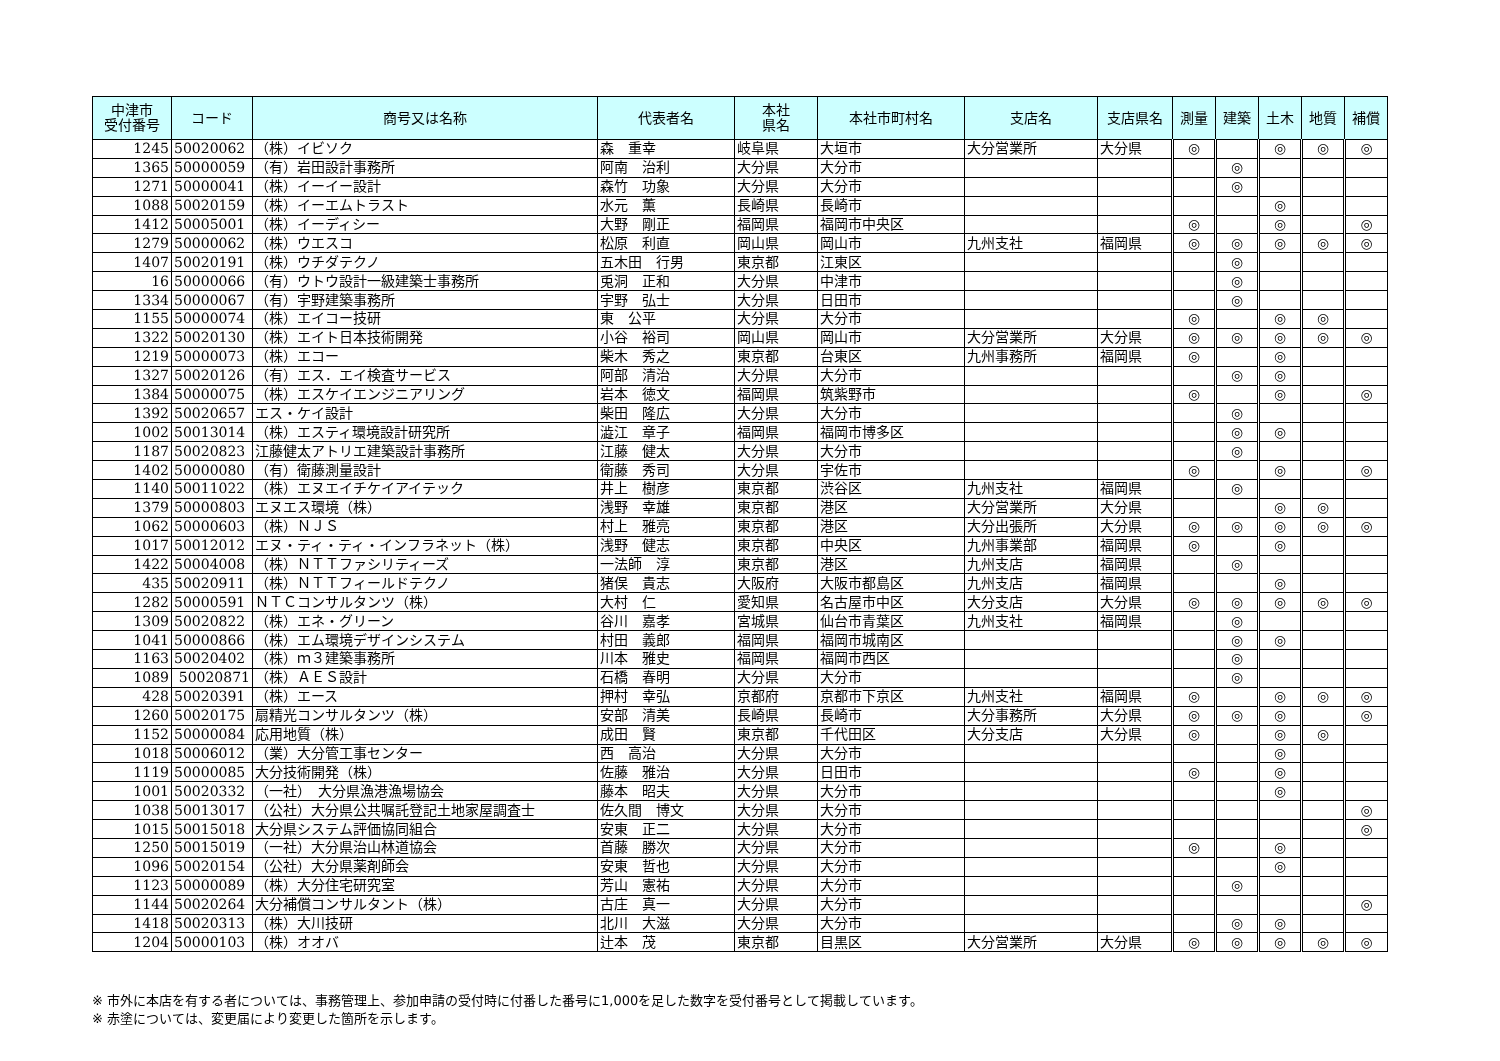| 中津市 受付番号 | コード | 商号又は名称 | 代表者名 | 本社 県名 | 本社市町村名 | 支店名 | 支店県名 | 測量 | 建築 | 土木 | 地質 | 補償 |
| --- | --- | --- | --- | --- | --- | --- | --- | --- | --- | --- | --- | --- |
| 1245 | 50020062 | （株）イビソク | 森 重幸 | 岐阜県 | 大垣市 | 大分営業所 | 大分県 | ◎ | | ◎ | ◎ | ◎ |
| 1365 | 50000059 | （有）岩田設計事務所 | 阿南 治利 | 大分県 | 大分市 | | | | ◎ | | | |
| 1271 | 50000041 | （株）イーイー設計 | 森竹 功象 | 大分県 | 大分市 | | | | ◎ | | | |
| 1088 | 50020159 | （株）イーエムトラスト | 水元 薫 | 長崎県 | 長崎市 | | | | | ◎ | | |
| 1412 | 50005001 | （株）イーディシー | 大野 剛正 | 福岡県 | 福岡市中央区 | | | ◎ | | ◎ | | ◎ |
| 1279 | 50000062 | （株）ウエスコ | 松原 利直 | 岡山県 | 岡山市 | 九州支社 | 福岡県 | ◎ | ◎ | ◎ | ◎ | ◎ |
| 1407 | 50020191 | （株）ウチダテクノ | 五木田 行男 | 東京都 | 江東区 | | | | ◎ | | | |
| 16 | 50000066 | （有）ウトウ設計一級建築士事務所 | 兎洞 正和 | 大分県 | 中津市 | | | | ◎ | | | |
| 1334 | 50000067 | （有）宇野建築事務所 | 宇野 弘士 | 大分県 | 日田市 | | | | ◎ | | | |
| 1155 | 50000074 | （株）エイコー技研 | 東 公平 | 大分県 | 大分市 | | | ◎ | | ◎ | ◎ | |
| 1322 | 50020130 | （株）エイト日本技術開発 | 小谷 裕司 | 岡山県 | 岡山市 | 大分営業所 | 大分県 | ◎ | ◎ | ◎ | ◎ | ◎ |
| 1219 | 50000073 | （株）エコー | 柴木 秀之 | 東京都 | 台東区 | 九州事務所 | 福岡県 | ◎ | | ◎ | | |
| 1327 | 50020126 | （有）エス．エイ検査サービス | 阿部 清治 | 大分県 | 大分市 | | | | ◎ | ◎ | | |
| 1384 | 50000075 | （株）エスケイエンジニアリング | 岩本 徳文 | 福岡県 | 筑紫野市 | | | ◎ | | ◎ | | ◎ |
| 1392 | 50020657 | エス・ケイ設計 | 柴田 隆広 | 大分県 | 大分市 | | | | ◎ | | | |
| 1002 | 50013014 | （株）エスティ環境設計研究所 | 澁江 章子 | 福岡県 | 福岡市博多区 | | | | ◎ | ◎ | | |
| 1187 | 50020823 | 江藤健太アトリエ建築設計事務所 | 江藤 健太 | 大分県 | 大分市 | | | | ◎ | | | |
| 1402 | 50000080 | （有）衛藤測量設計 | 衛藤 秀司 | 大分県 | 宇佐市 | | | ◎ | | ◎ | | ◎ |
| 1140 | 50011022 | （株）エヌエイチケイアイテック | 井上 樹彦 | 東京都 | 渋谷区 | 九州支社 | 福岡県 | | ◎ | | | |
| 1379 | 50000803 | エヌエス環境（株） | 浅野 幸雄 | 東京都 | 港区 | 大分営業所 | 大分県 | | | ◎ | ◎ | |
| 1062 | 50000603 | （株）ＮＪＳ | 村上 雅亮 | 東京都 | 港区 | 大分出張所 | 大分県 | ◎ | ◎ | ◎ | ◎ | ◎ |
| 1017 | 50012012 | エヌ・ティ・ティ・インフラネット（株） | 浅野 健志 | 東京都 | 中央区 | 九州事業部 | 福岡県 | ◎ | | ◎ | | |
| 1422 | 50004008 | （株）ＮＴＴファシリティーズ | 一法師 淳 | 東京都 | 港区 | 九州支店 | 福岡県 | | ◎ | | | |
| 435 | 50020911 | （株）ＮＴＴフィールドテクノ | 猪俣 貴志 | 大阪府 | 大阪市都島区 | 九州支店 | 福岡県 | | | ◎ | | |
| 1282 | 50000591 | ＮＴＣコンサルタンツ（株） | 大村 仁 | 愛知県 | 名古屋市中区 | 大分支店 | 大分県 | ◎ | ◎ | ◎ | ◎ | ◎ |
| 1309 | 50020822 | （株）エネ・グリーン | 谷川 嘉孝 | 宮城県 | 仙台市青葉区 | 九州支社 | 福岡県 | | ◎ | | | |
| 1041 | 50000866 | （株）エム環境デザインシステム | 村田 義郎 | 福岡県 | 福岡市城南区 | | | | ◎ | ◎ | | |
| 1163 | 50020402 | （株）ｍ３建築事務所 | 川本 雅史 | 福岡県 | 福岡市西区 | | | | ◎ | | | |
| 1089 | 50020871 | （株）ＡＥＳ設計 | 石橋 春明 | 大分県 | 大分市 | | | | ◎ | | | |
| 428 | 50020391 | （株）エース | 押村 幸弘 | 京都府 | 京都市下京区 | 九州支社 | 福岡県 | ◎ | | ◎ | ◎ | ◎ |
| 1260 | 50020175 | 扇精光コンサルタンツ（株） | 安部 清美 | 長崎県 | 長崎市 | 大分事務所 | 大分県 | ◎ | ◎ | ◎ | | ◎ |
| 1152 | 50000084 | 応用地質（株） | 成田 賢 | 東京都 | 千代田区 | 大分支店 | 大分県 | ◎ | | ◎ | ◎ | |
| 1018 | 50006012 | （業）大分管工事センター | 西 高治 | 大分県 | 大分市 | | | | | ◎ | | |
| 1119 | 50000085 | 大分技術開発（株） | 佐藤 雅治 | 大分県 | 日田市 | | | ◎ | | ◎ | | |
| 1001 | 50020332 | （一社） 大分県漁港漁場協会 | 藤本 昭夫 | 大分県 | 大分市 | | | | | ◎ | | |
| 1038 | 50013017 | （公社）大分県公共嘱託登記土地家屋調査士 | 佐久間 博文 | 大分県 | 大分市 | | | | | | | ◎ |
| 1015 | 50015018 | 大分県システム評価協同組合 | 安東 正二 | 大分県 | 大分市 | | | | | | | ◎ |
| 1250 | 50015019 | （一社）大分県治山林道協会 | 首藤 勝次 | 大分県 | 大分市 | | | ◎ | | ◎ | | |
| 1096 | 50020154 | （公社）大分県薬剤師会 | 安東 哲也 | 大分県 | 大分市 | | | | | ◎ | | |
| 1123 | 50000089 | （株）大分住宅研究室 | 芳山 憲祐 | 大分県 | 大分市 | | | | ◎ | | | |
| 1144 | 50020264 | 大分補償コンサルタント（株） | 古庄 真一 | 大分県 | 大分市 | | | | | | | ◎ |
| 1418 | 50020313 | （株）大川技研 | 北川 大滋 | 大分県 | 大分市 | | | | ◎ | ◎ | | |
| 1204 | 50000103 | （株）オオバ | 辻本 茂 | 東京都 | 目黒区 | 大分営業所 | 大分県 | ◎ | ◎ | ◎ | ◎ | ◎ |
※ 市外に本店を有する者については、事務管理上、参加申請の受付時に付番した番号に1,000を足した数字を受付番号として掲載しています。
※ 赤塗については、変更届により変更した箇所を示します。